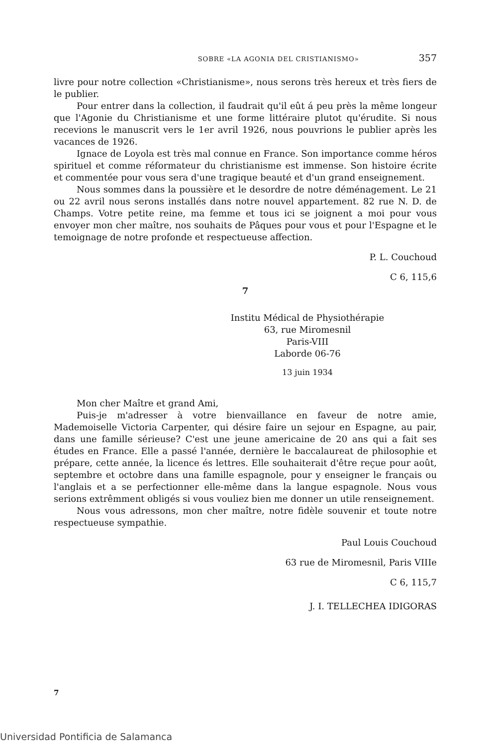SOBRE «LA AGONIA DEL CRISTIANISMO» 357
livre pour notre collection «Christianisme», nous serons très hereux et très fiers de le publier.
Pour entrer dans la collection, il faudrait qu'il eût á peu près la même longeur que l'Agonie du Christianisme et une forme littéraire plutot qu'érudite. Si nous recevions le manuscrit vers le 1er avril 1926, nous pouvrions le publier après les vacances de 1926.
Ignace de Loyola est très mal connue en France. Son importance comme héros spirituel et comme réformateur du christianisme est immense. Son histoire écrite et commentée pour vous sera d'une tragique beauté et d'un grand enseignement.
Nous sommes dans la poussière et le desordre de notre déménagement. Le 21 ou 22 avril nous serons installés dans notre nouvel appartement. 82 rue N. D. de Champs. Votre petite reine, ma femme et tous ici se joignent a moi pour vous envoyer mon cher maître, nos souhaits de Pâques pour vous et pour l'Espagne et le temoignage de notre profonde et respectueuse affection.
P. L. Couchoud
C 6, 115,6
7
Institu Médical de Physiothérapie
63, rue Miromesnil
Paris-VIII
Laborde 06-76
13 juin 1934
Mon cher Maître et grand Ami,
Puis-je m'adresser à votre bienvaillance en faveur de notre amie, Mademoiselle Victoria Carpenter, qui désire faire un sejour en Espagne, au pair, dans une famille sérieuse? C'est une jeune americaine de 20 ans qui a fait ses études en France. Elle a passé l'année, dernière le baccalaureat de philosophie et prépare, cette année, la licence és lettres. Elle souhaiterait d'être reçue pour août, septembre et octobre dans una famille espagnole, pour y enseigner le français ou l'anglais et a se perfectionner elle-même dans la langue espagnole. Nous vous serions extrêmment obligés si vous vouliez bien me donner un utile renseignement.
Nous vous adressons, mon cher maître, notre fidèle souvenir et toute notre respectueuse sympathie.
Paul Louis Couchoud
63 rue de Miromesnil, Paris VIIIe
C 6, 115,7
J. I. TELLECHEA IDIGORAS
7
Universidad Pontificia de Salamanca